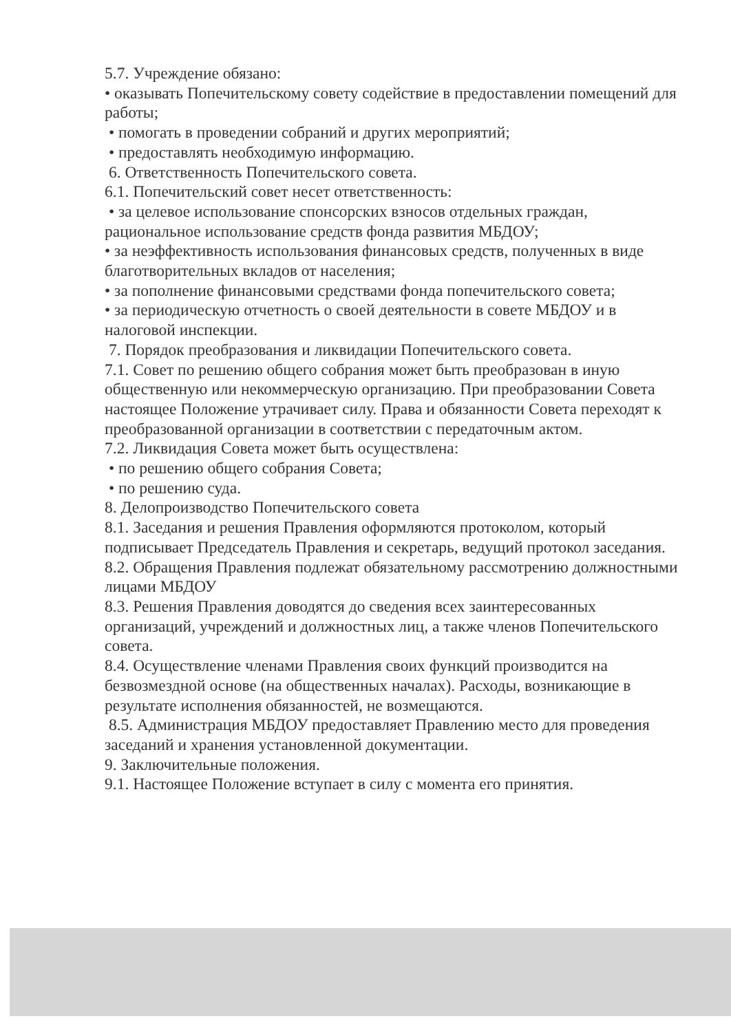5.7. Учреждение обязано:
• оказывать Попечительскому совету содействие в предоставлении помещений для работы;
• помогать в проведении собраний и других мероприятий;
• предоставлять необходимую информацию.
6. Ответственность Попечительского совета.
6.1. Попечительский совет несет ответственность:
• за целевое использование спонсорских взносов отдельных граждан, рациональное использование средств фонда развития МБДОУ;
• за неэффективность использования финансовых средств, полученных в виде благотворительных вкладов от населения;
• за пополнение финансовыми средствами фонда попечительского совета;
• за периодическую отчетность о своей деятельности в совете МБДОУ и в налоговой инспекции.
7. Порядок преобразования и ликвидации Попечительского совета.
7.1. Совет по решению общего собрания может быть преобразован в иную общественную или некоммерческую организацию. При преобразовании Совета настоящее Положение утрачивает силу. Права и обязанности Совета переходят к преобразованной организации в соответствии с передаточным актом.
7.2. Ликвидация Совета может быть осуществлена:
• по решению общего собрания Совета;
• по решению суда.
8. Делопроизводство Попечительского совета
8.1. Заседания и решения Правления оформляются протоколом, который подписывает Председатель Правления и секретарь, ведущий протокол заседания.
8.2. Обращения Правления подлежат обязательному рассмотрению должностными лицами МБДОУ
8.3. Решения Правления доводятся до сведения всех заинтересованных организаций, учреждений и должностных лиц, а также членов Попечительского совета.
8.4. Осуществление членами Правления своих функций производится на безвозмездной основе (на общественных началах). Расходы, возникающие в результате исполнения обязанностей, не возмещаются.
8.5. Администрация МБДОУ предоставляет Правлению место для проведения заседаний и хранения установленной документации.
9. Заключительные положения.
9.1. Настоящее Положение вступает в силу с момента его принятия.